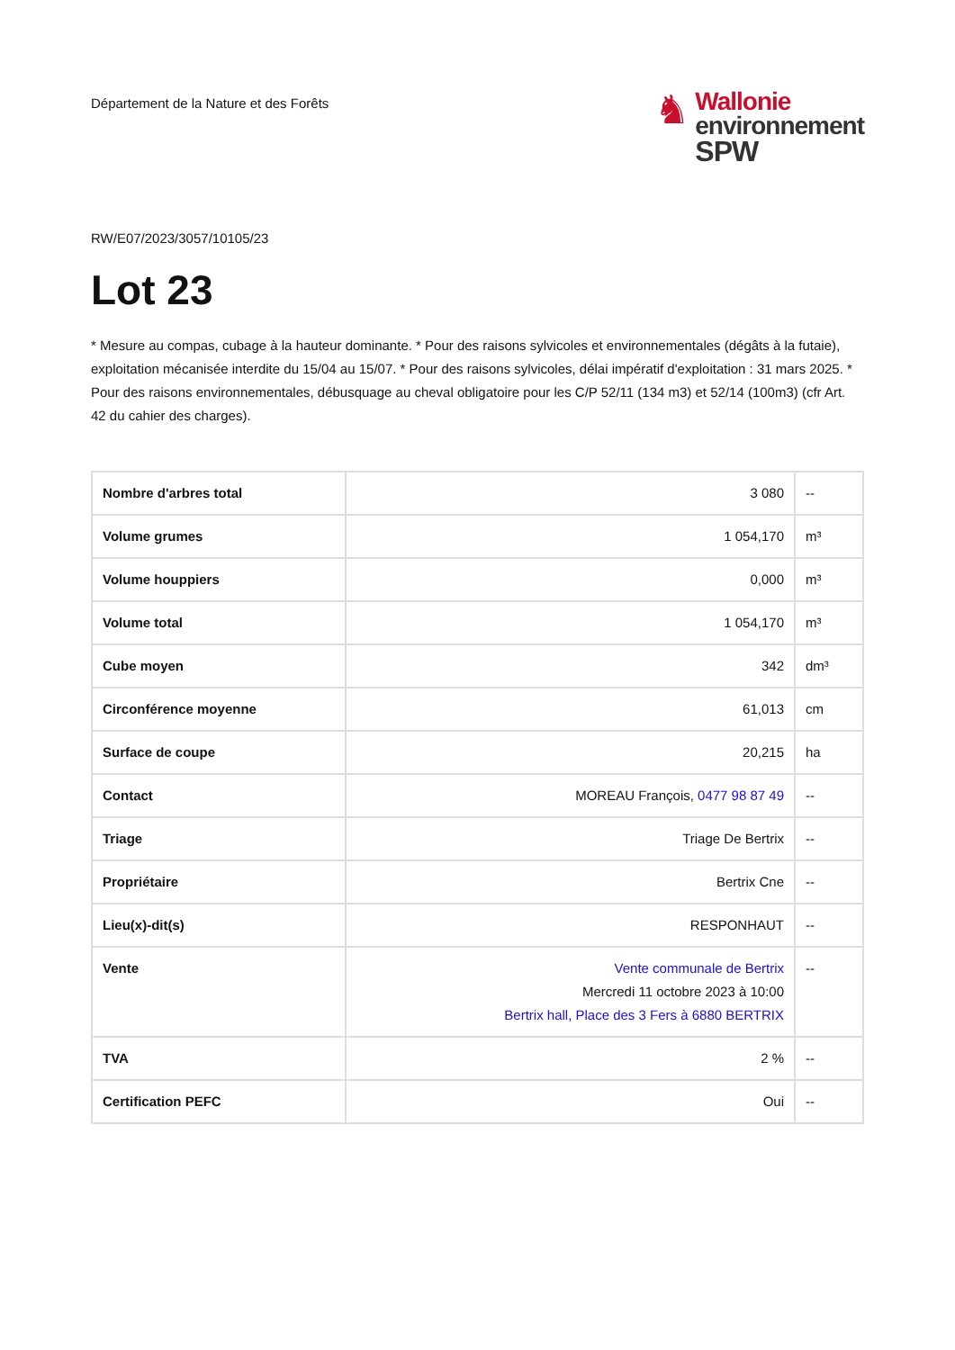Département de la Nature et des Forêts
♞
Wallonie
environnement
SPW
RW/E07/2023/3057/10105/23
Lot 23
* Mesure au compas, cubage à la hauteur dominante. * Pour des raisons sylvicoles et environnementales (dégâts à la futaie), exploitation mécanisée interdite du 15/04 au 15/07. * Pour des raisons sylvicoles, délai impératif d'exploitation : 31 mars 2025. * Pour des raisons environnementales, débusquage au cheval obligatoire pour les C/P 52/11 (134 m3) et 52/14 (100m3) (cfr Art. 42 du cahier des charges).
| Nombre d'arbres total | 3 080 | -- |
| Volume grumes | 1 054,170 | m³ |
| Volume houppiers | 0,000 | m³ |
| Volume total | 1 054,170 | m³ |
| Cube moyen | 342 | dm³ |
| Circonférence moyenne | 61,013 | cm |
| Surface de coupe | 20,215 | ha |
| Contact | MOREAU François, 0477 98 87 49 | -- |
| Triage | Triage De Bertrix | -- |
| Propriétaire | Bertrix Cne | -- |
| Lieu(x)-dit(s) | RESPONHAUT | -- |
| Vente | Vente communale de Bertrix Mercredi 11 octobre 2023 à 10:00 Bertrix hall, Place des 3 Fers à 6880 BERTRIX | -- |
| TVA | 2 % | -- |
| Certification PEFC | Oui | -- |